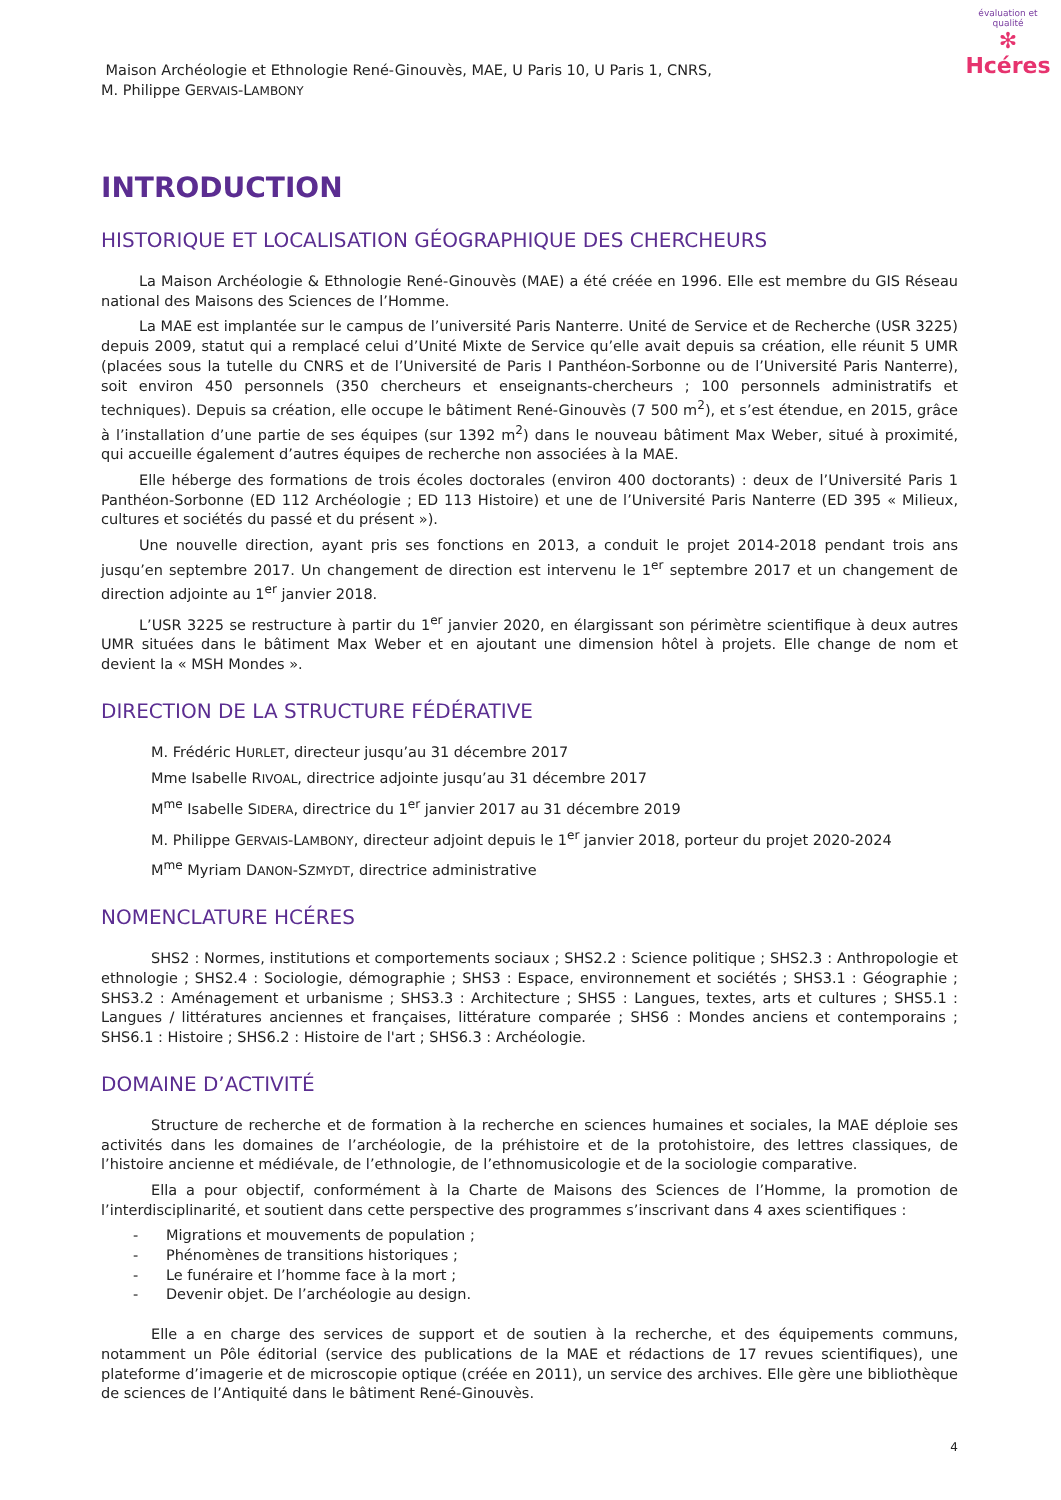évaluation et qualité
✻
Hcéres
Maison Archéologie et Ethnologie René-Ginouvès, MAE, U Paris 10, U Paris 1, CNRS,
M. Philippe GERVAIS-LAMBONY
INTRODUCTION
HISTORIQUE ET LOCALISATION GÉOGRAPHIQUE DES CHERCHEURS
La Maison Archéologie & Ethnologie René-Ginouvès (MAE) a été créée en 1996. Elle est membre du GIS Réseau national des Maisons des Sciences de l’Homme.
La MAE est implantée sur le campus de l’université Paris Nanterre. Unité de Service et de Recherche (USR 3225) depuis 2009, statut qui a remplacé celui d’Unité Mixte de Service qu’elle avait depuis sa création, elle réunit 5 UMR (placées sous la tutelle du CNRS et de l’Université de Paris I Panthéon-Sorbonne ou de l’Université Paris Nanterre), soit environ 450 personnels (350 chercheurs et enseignants-chercheurs ; 100 personnels administratifs et techniques). Depuis sa création, elle occupe le bâtiment René-Ginouvès (7 500 m<sup>2</sup>), et s’est étendue, en 2015, grâce à l’installation d’une partie de ses équipes (sur 1392 m<sup>2</sup>) dans le nouveau bâtiment Max Weber, situé à proximité, qui accueille également d’autres équipes de recherche non associées à la MAE.
Elle héberge des formations de trois écoles doctorales (environ 400 doctorants) : deux de l’Université Paris 1 Panthéon-Sorbonne (ED 112 Archéologie ; ED 113 Histoire) et une de l’Université Paris Nanterre (ED 395 « Milieux, cultures et sociétés du passé et du présent »).
Une nouvelle direction, ayant pris ses fonctions en 2013, a conduit le projet 2014-2018 pendant trois ans jusqu’en septembre 2017. Un changement de direction est intervenu le 1<sup>er</sup> septembre 2017 et un changement de direction adjointe au 1<sup>er</sup> janvier 2018.
L’USR 3225 se restructure à partir du 1<sup>er</sup> janvier 2020, en élargissant son périmètre scientifique à deux autres UMR situées dans le bâtiment Max Weber et en ajoutant une dimension hôtel à projets. Elle change de nom et devient la « MSH Mondes ».
DIRECTION DE LA STRUCTURE FÉDÉRATIVE
M. Frédéric HURLET, directeur jusqu’au 31 décembre 2017
Mme Isabelle RIVOAL, directrice adjointe jusqu’au 31 décembre 2017
M<sup>me</sup> Isabelle SIDERA, directrice du 1<sup>er</sup> janvier 2017 au 31 décembre 2019
M. Philippe GERVAIS-LAMBONY, directeur adjoint depuis le 1<sup>er</sup> janvier 2018, porteur du projet 2020-2024
M<sup>me</sup> Myriam DANON-SZMYDT, directrice administrative
NOMENCLATURE HCÉRES
SHS2 : Normes, institutions et comportements sociaux ; SHS2.2 : Science politique ; SHS2.3 : Anthropologie et ethnologie ; SHS2.4 : Sociologie, démographie ; SHS3 : Espace, environnement et sociétés ; SHS3.1 : Géographie ; SHS3.2 : Aménagement et urbanisme ; SHS3.3 : Architecture ; SHS5 : Langues, textes, arts et cultures ; SHS5.1 : Langues / littératures anciennes et françaises, littérature comparée ; SHS6 : Mondes anciens et contemporains ; SHS6.1 : Histoire ; SHS6.2 : Histoire de l'art ; SHS6.3 : Archéologie.
DOMAINE D’ACTIVITÉ
Structure de recherche et de formation à la recherche en sciences humaines et sociales, la MAE déploie ses activités dans les domaines de l’archéologie, de la préhistoire et de la protohistoire, des lettres classiques, de l’histoire ancienne et médiévale, de l’ethnologie, de l’ethnomusicologie et de la sociologie comparative.
Ella a pour objectif, conformément à la Charte de Maisons des Sciences de l’Homme, la promotion de l’interdisciplinarité, et soutient dans cette perspective des programmes s’inscrivant dans 4 axes scientifiques :
- Migrations et mouvements de population ;
- Phénomènes de transitions historiques ;
- Le funéraire et l’homme face à la mort ;
- Devenir objet. De l’archéologie au design.
Elle a en charge des services de support et de soutien à la recherche, et des équipements communs, notamment un Pôle éditorial (service des publications de la MAE et rédactions de 17 revues scientifiques), une plateforme d’imagerie et de microscopie optique (créée en 2011), un service des archives. Elle gère une bibliothèque de sciences de l’Antiquité dans le bâtiment René-Ginouvès.
4